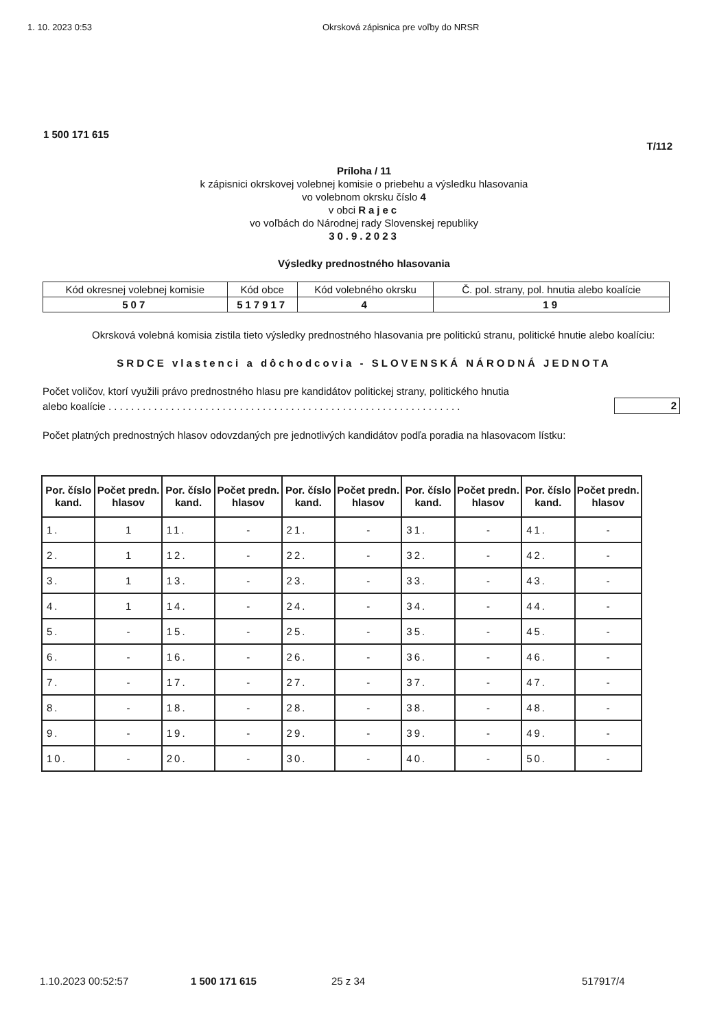1. 10. 2023 0:53 Okrsková zápisnica pre voľby do NRSR
1 500 171 615
T/112
Príloha / 11
k zápisnici okrskovej volebnej komisie o priebehu a výsledku hlasovania
vo volebnom okrsku číslo 4
v obci Rajec
vo voľbách do Národnej rady Slovenskej republiky
30.9.2023
Výsledky prednostného hlasovania
| Kód okresnej volebnej komisie | Kód obce | Kód volebného okrsku | Č. pol. strany, pol. hnutia alebo koalície |
| 507 | 517917 | 4 | 19 |
Okrsková volebná komisia zistila tieto výsledky prednostného hlasovania pre politickú stranu, politické hnutie alebo koalíciu:
SRDCE vlastenci a dôchodcovia - SLOVENSKÁ NÁRODNÁ JEDNOTA
Počet voličov, ktorí využili právo prednostného hlasu pre kandidátov politickej strany, politického hnutia
alebo koalície . . . . . . . . . . . . . . . . . . . . . . . . . . . . . . . . . . . . . . . . . . . . . . . . . . . . . . . . . . . . . . 2
Počet platných prednostných hlasov odovzdaných pre jednotlivých kandidátov podľa poradia na hlasovacom lístku:
| Por. číslo kand. | Počet predn. hlasov | Por. číslo kand. | Počet predn. hlasov | Por. číslo kand. | Počet predn. hlasov | Por. číslo kand. | Počet predn. hlasov | Por. číslo kand. | Počet predn. hlasov |
| --- | --- | --- | --- | --- | --- | --- | --- | --- | --- |
| 1. | 1 | 11. | - | 21. | - | 31. | - | 41. | - |
| 2. | 1 | 12. | - | 22. | - | 32. | - | 42. | - |
| 3. | 1 | 13. | - | 23. | - | 33. | - | 43. | - |
| 4. | 1 | 14. | - | 24. | - | 34. | - | 44. | - |
| 5. | - | 15. | - | 25. | - | 35. | - | 45. | - |
| 6. | - | 16. | - | 26. | - | 36. | - | 46. | - |
| 7. | - | 17. | - | 27. | - | 37. | - | 47. | - |
| 8. | - | 18. | - | 28. | - | 38. | - | 48. | - |
| 9. | - | 19. | - | 29. | - | 39. | - | 49. | - |
| 10. | - | 20. | - | 30. | - | 40. | - | 50. | - |
1.10.2023 00:52:57 1 500 171 615 25 z 34 517917/4